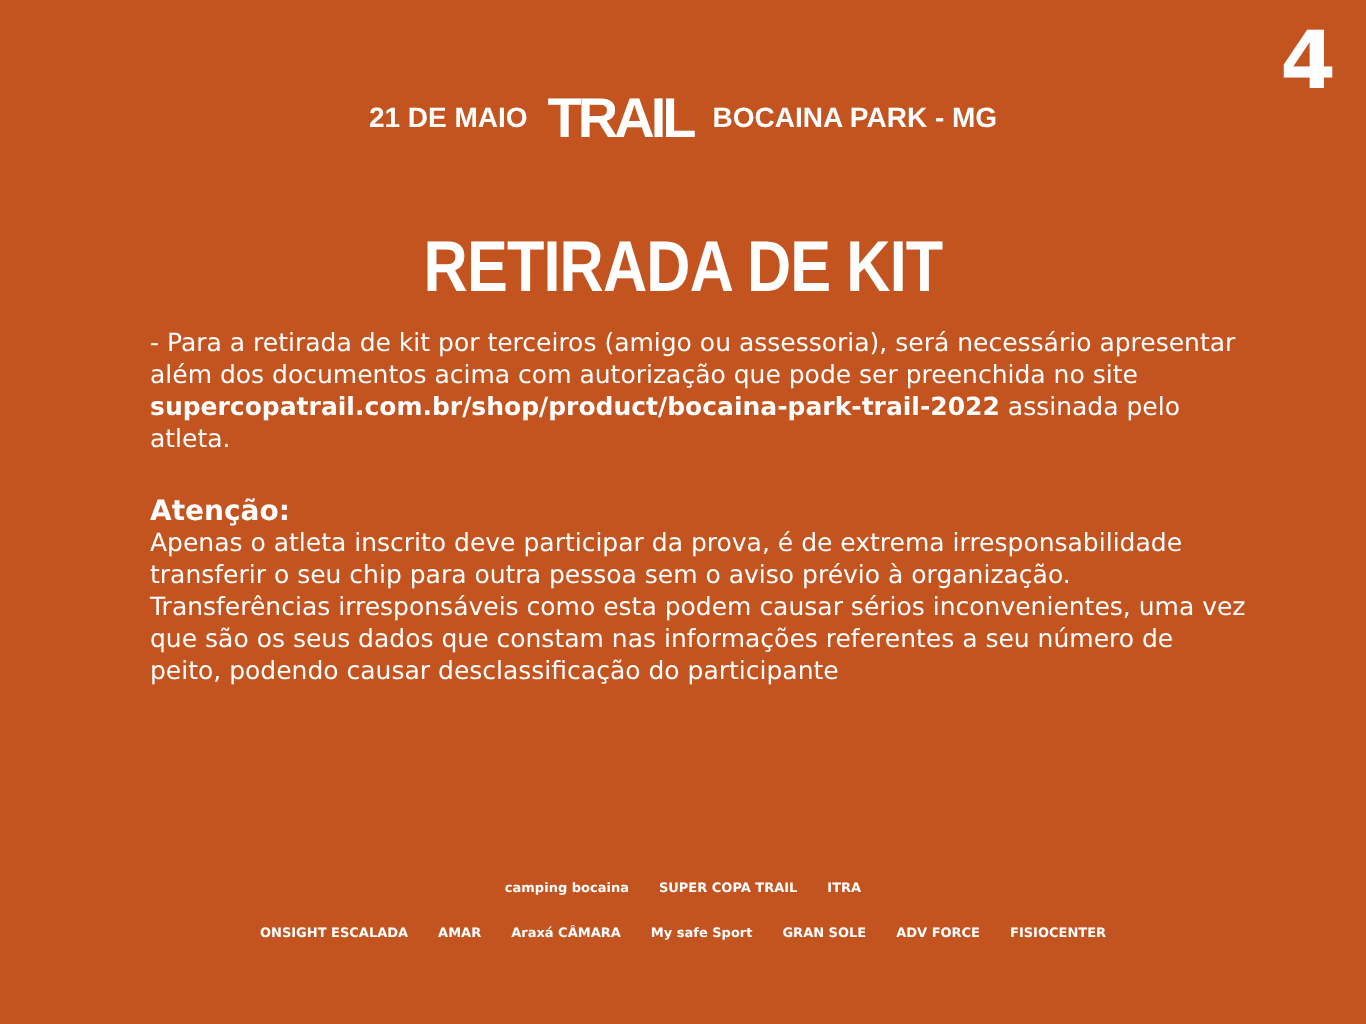4
21 DE MAIO TRAIL BOCAINA PARK - MG
RETIRADA DE KIT
- Para a retirada de kit por terceiros (amigo ou assessoria), será necessário apresentar além dos documentos acima com autorização que pode ser preenchida no site supercopatrail.com.br/shop/product/bocaina-park-trail-2022 assinada pelo atleta.
Atenção:
Apenas o atleta inscrito deve participar da prova, é de extrema irresponsabilidade transferir o seu chip para outra pessoa sem o aviso prévio à organização. Transferências irresponsáveis como esta podem causar sérios inconvenientes, uma vez que são os seus dados que constam nas informações referentes a seu número de peito, podendo causar desclassificação do participante
camping bocaina SUPER COPA TRAIL ITRA
ONSIGHT ESCALADA AMAR Araxá CÂMARA My safe Sport GRAN SOLE ADV FORCE FISIOCENTER